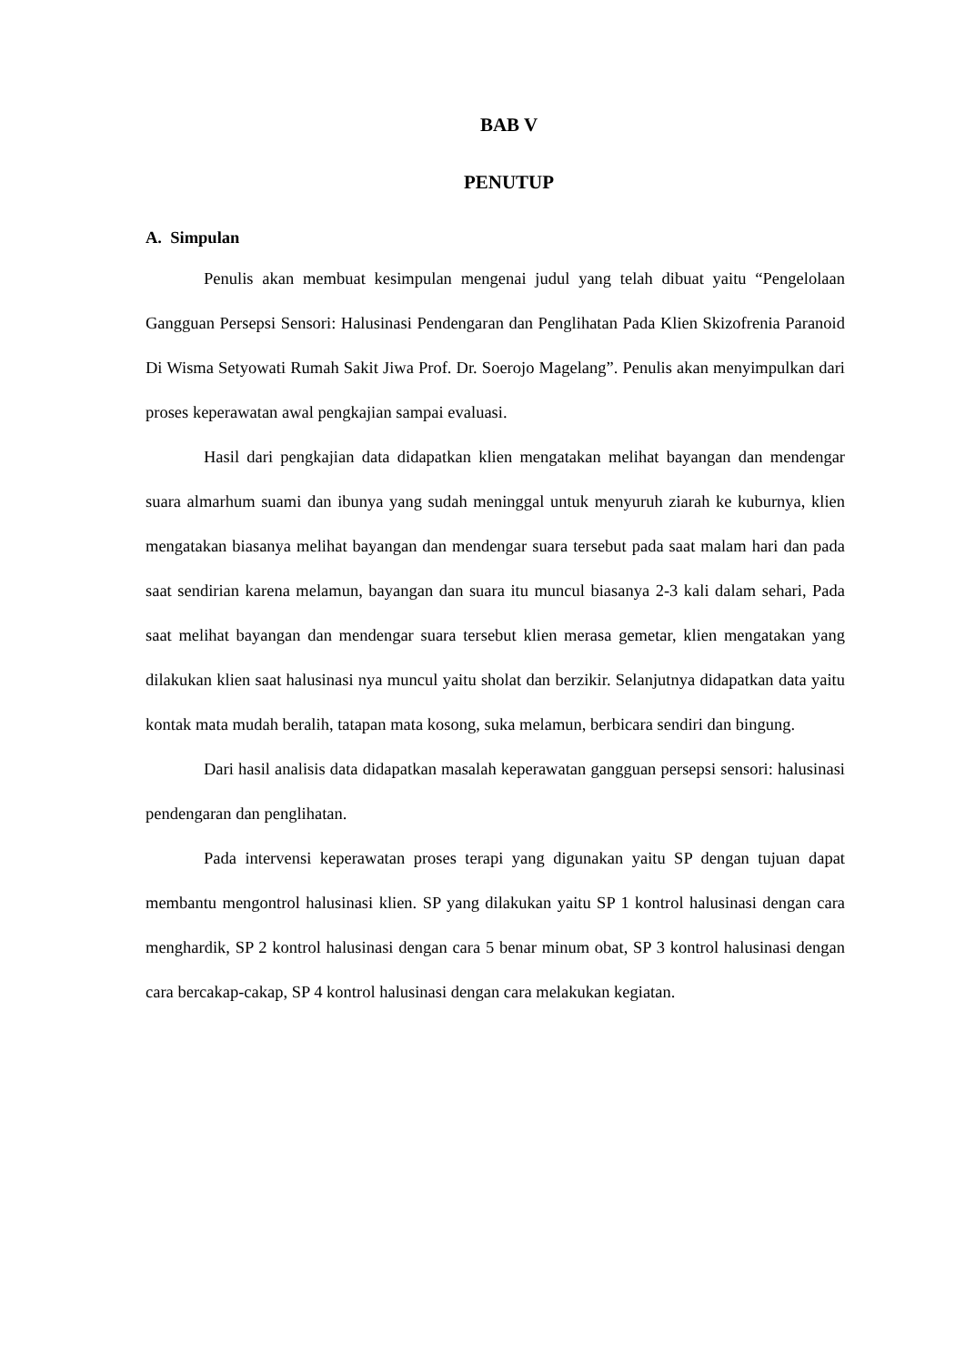BAB V
PENUTUP
A. Simpulan
Penulis akan membuat kesimpulan mengenai judul yang telah dibuat yaitu “Pengelolaan Gangguan Persepsi Sensori: Halusinasi Pendengaran dan Penglihatan Pada Klien Skizofrenia Paranoid Di Wisma Setyowati Rumah Sakit Jiwa Prof. Dr. Soerojo Magelang”. Penulis akan menyimpulkan dari proses keperawatan awal pengkajian sampai evaluasi.
Hasil dari pengkajian data didapatkan klien mengatakan melihat bayangan dan mendengar suara almarhum suami dan ibunya yang sudah meninggal untuk menyuruh ziarah ke kuburnya, klien mengatakan biasanya melihat bayangan dan mendengar suara tersebut pada saat malam hari dan pada saat sendirian karena melamun, bayangan dan suara itu muncul biasanya 2-3 kali dalam sehari, Pada saat melihat bayangan dan mendengar suara tersebut klien merasa gemetar, klien mengatakan yang dilakukan klien saat halusinasi nya muncul yaitu sholat dan berzikir. Selanjutnya didapatkan data yaitu kontak mata mudah beralih, tatapan mata kosong, suka melamun, berbicara sendiri dan bingung.
Dari hasil analisis data didapatkan masalah keperawatan gangguan persepsi sensori: halusinasi pendengaran dan penglihatan.
Pada intervensi keperawatan proses terapi yang digunakan yaitu SP dengan tujuan dapat membantu mengontrol halusinasi klien. SP yang dilakukan yaitu SP 1 kontrol halusinasi dengan cara menghardik, SP 2 kontrol halusinasi dengan cara 5 benar minum obat, SP 3 kontrol halusinasi dengan cara bercakap-cakap, SP 4 kontrol halusinasi dengan cara melakukan kegiatan.